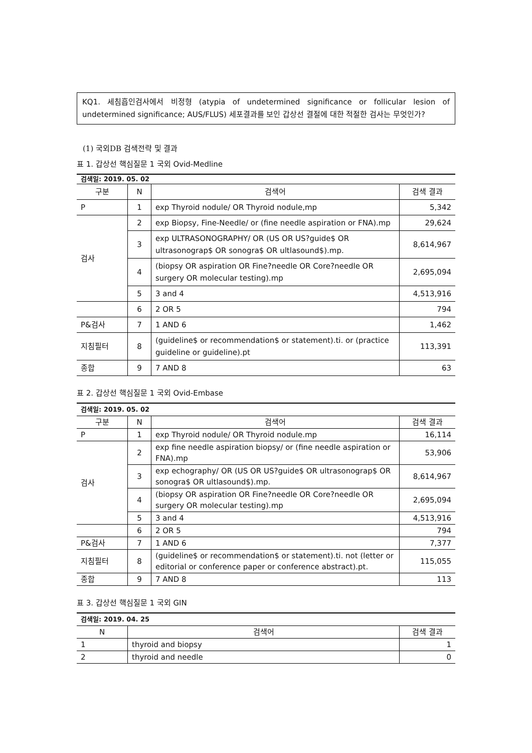KQ1. 세침흡인검사에서 비정형 (atypia of undetermined significance or follicular lesion of undetermined significance; AUS/FLUS) 세포결과를 보인 갑상선 결절에 대한 적절한 검사는 무엇인가?
(1) 국외DB 검색전략 및 결과
표 1. 갑상선 핵심질문 1 국외 Ovid-Medline
| 검색일: 2019. 05. 02 | | | |
| 구분 | N | 검색어 | 검색 결과 |
| P | 1 | exp Thyroid nodule/ OR Thyroid nodule,mp | 5,342 |
| 검사 | 2 | exp Biopsy, Fine-Needle/ or (fine needle aspiration or FNA).mp | 29,624 |
| | 3 | exp ULTRASONOGRAPHY/ OR (US OR US?guide$ OR ultrasonograp$ OR sonogra$ OR ultlasound$).mp. | 8,614,967 |
| | 4 | (biopsy OR aspiration OR Fine?needle OR Core?needle OR surgery OR molecular testing).mp | 2,695,094 |
| | 5 | 3 and 4 | 4,513,916 |
| | 6 | 2 OR 5 | 794 |
| P&검사 | 7 | 1 AND 6 | 1,462 |
| 지침필터 | 8 | (guideline$ or recommendation$ or statement).ti. or (practice guideline or guideline).pt | 113,391 |
| 종합 | 9 | 7 AND 8 | 63 |
표 2. 갑상선 핵심질문 1 국외 Ovid-Embase
| 검색일: 2019. 05. 02 | | | |
| 구분 | N | 검색어 | 검색 결과 |
| P | 1 | exp Thyroid nodule/ OR Thyroid nodule.mp | 16,114 |
| 검사 | 2 | exp fine needle aspiration biopsy/ or (fine needle aspiration or FNA).mp | 53,906 |
| | 3 | exp echography/ OR (US OR US?guide$ OR ultrasonograp$ OR sonogra$ OR ultlasound$).mp. | 8,614,967 |
| | 4 | (biopsy OR aspiration OR Fine?needle OR Core?needle OR surgery OR molecular testing).mp | 2,695,094 |
| | 5 | 3 and 4 | 4,513,916 |
| | 6 | 2 OR 5 | 794 |
| P&검사 | 7 | 1 AND 6 | 7,377 |
| 지침필터 | 8 | (guideline$ or recommendation$ or statement).ti. not (letter or editorial or conference paper or conference abstract).pt. | 115,055 |
| 종합 | 9 | 7 AND 8 | 113 |
표 3. 갑상선 핵심질문 1 국외 GIN
| 검색일: 2019. 04. 25 | | |
| N | 검색어 | 검색 결과 |
| 1 | thyroid and biopsy | 1 |
| 2 | thyroid and needle | 0 |